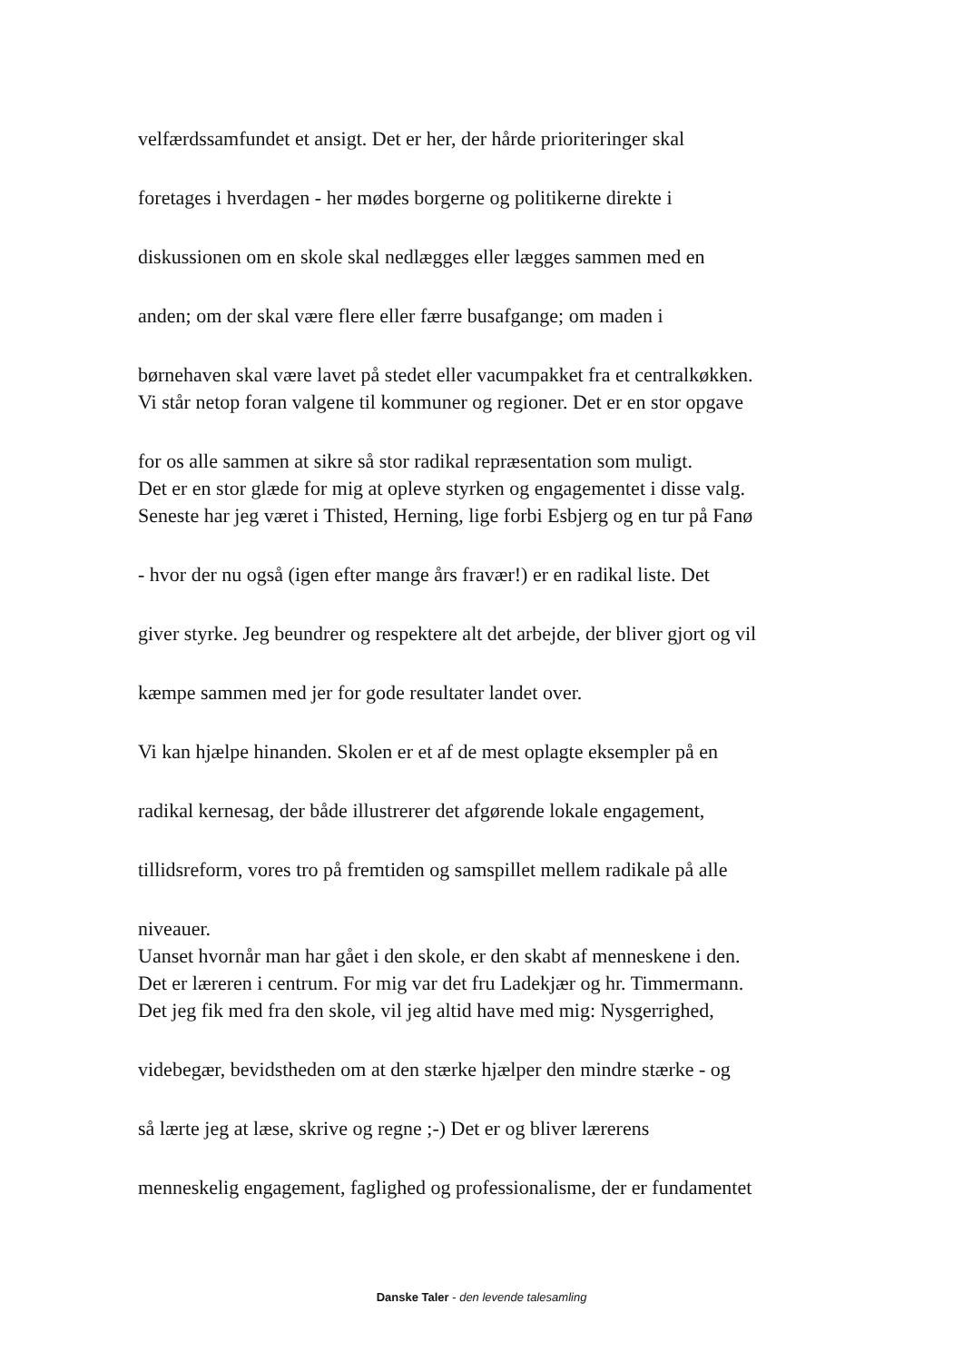velfærdssamfundet et ansigt. Det er her, der hårde prioriteringer skal
foretages i hverdagen - her mødes borgerne og politikerne direkte i
diskussionen om en skole skal nedlægges eller lægges sammen med en
anden; om der skal være flere eller færre busafgange; om maden i
børnehaven skal være lavet på stedet eller vacumpakket fra et centralkøkken.
Vi står netop foran valgene til kommuner og regioner. Det er en stor opgave
for os alle sammen at sikre så stor radikal repræsentation som muligt.
Det er en stor glæde for mig at opleve styrken og engagementet i disse valg.
Seneste har jeg været i Thisted, Herning, lige forbi Esbjerg og en tur på Fanø
- hvor der nu også (igen efter mange års fravær!) er en radikal liste. Det
giver styrke. Jeg beundrer og respektere alt det arbejde, der bliver gjort og vil
kæmpe sammen med jer for gode resultater landet over.
Vi kan hjælpe hinanden. Skolen er et af de mest oplagte eksempler på en
radikal kernesag, der både illustrerer det afgørende lokale engagement,
tillidsreform, vores tro på fremtiden og samspillet mellem radikale på alle
niveauer.
Uanset hvornår man har gået i den skole, er den skabt af menneskene i den.
Det er læreren i centrum. For mig var det fru Ladekjær og hr. Timmermann.
Det jeg fik med fra den skole, vil jeg altid have med mig: Nysgerrighed,
videbegær, bevidstheden om at den stærke hjælper den mindre stærke - og
så lærte jeg at læse, skrive og regne ;-) Det er og bliver lærerens
menneskelig engagement, faglighed og professionalisme, der er fundamentet
Danske Taler - den levende talesamling